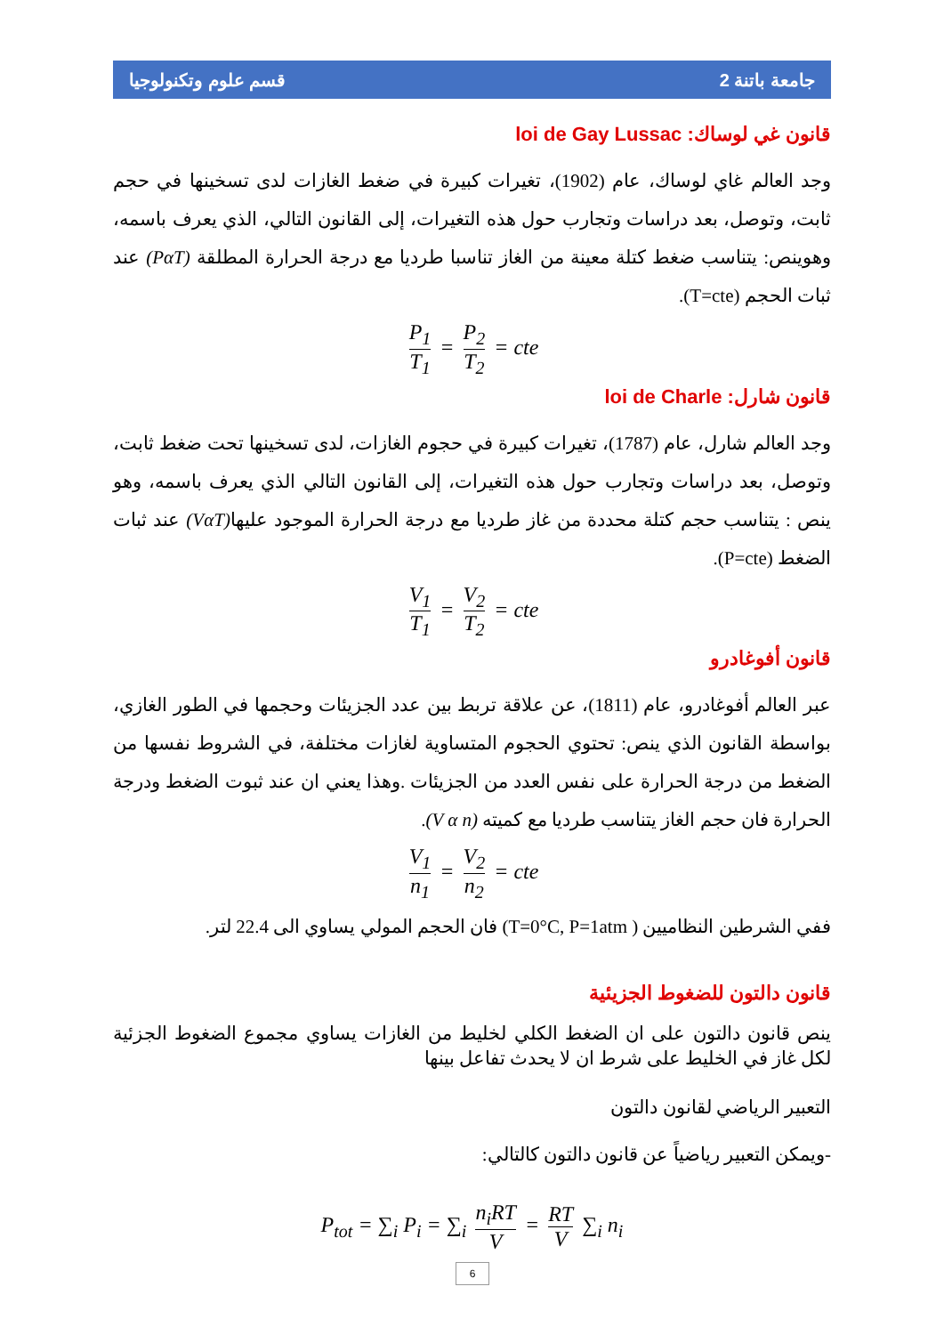جامعة باتنة 2 قسم علوم وتكنولوجيا
قانون غي لوساك: loi de Gay Lussac
وجد العالم غاي لوساك، عام (1902)، تغيرات كبيرة في ضغط الغازات لدى تسخينها في حجم ثابت، وتوصل، بعد دراسات وتجارب حول هذه التغيرات، إلى القانون التالي، الذي يعرف باسمه، وهوينص: يتناسب ضغط كتلة معينة من الغاز تناسبا طرديا مع درجة الحرارة المطلقة (PαT) عند ثبات الحجم (T=cte).
P<sub>1</sub> T<sub>1</sub> = P<sub>2</sub> T<sub>2</sub> = cte
قانون شارل: loi de Charle
وجد العالم شارل، عام (1787)، تغيرات كبيرة في حجوم الغازات، لدى تسخينها تحت ضغط ثابت، وتوصل، بعد دراسات وتجارب حول هذه التغيرات، إلى القانون التالي الذي يعرف باسمه، وهو ينص : يتناسب حجم كتلة محددة من غاز طرديا مع درجة الحرارة الموجود عليها(VαT) عند ثبات الضغط (P=cte).
V<sub>1</sub> T<sub>1</sub> = V<sub>2</sub> T<sub>2</sub> = cte
قانون أفوغادرو
عبر العالم أفوغادرو، عام (1811)، عن علاقة تربط بين عدد الجزيئات وحجمها في الطور الغازي، بواسطة القانون الذي ينص: تحتوي الحجوم المتساوية لغازات مختلفة، في الشروط نفسها من الضغط من درجة الحرارة على نفس العدد من الجزيئات .وهذا يعني ان عند ثبوت الضغط ودرجة الحرارة فان حجم الغاز يتناسب طرديا مع كميته (V α n).
V<sub>1</sub> n<sub>1</sub> = V<sub>2</sub> n<sub>2</sub> = cte
ففي الشرطين النظاميين ( T=0°C, P=1atm) فان الحجم المولي يساوي الى 22.4 لتر.
قانون دالتون للضغوط الجزيئية
ينص قانون دالتون على ان الضغط الكلي لخليط من الغازات يساوي مجموع الضغوط الجزئية لكل غاز في الخليط على شرط ان لا يحدث تفاعل بينها
التعبير الرياضي لقانون دالتون
-ويمكن التعبير رياضياً عن قانون دالتون كالتالي:
P<sub>tot</sub> = ∑<sub>i</sub> P<sub>i</sub> = ∑<sub>i</sub> n<sub>i</sub>RT V = RT V ∑<sub>i</sub> n<sub>i</sub>
6